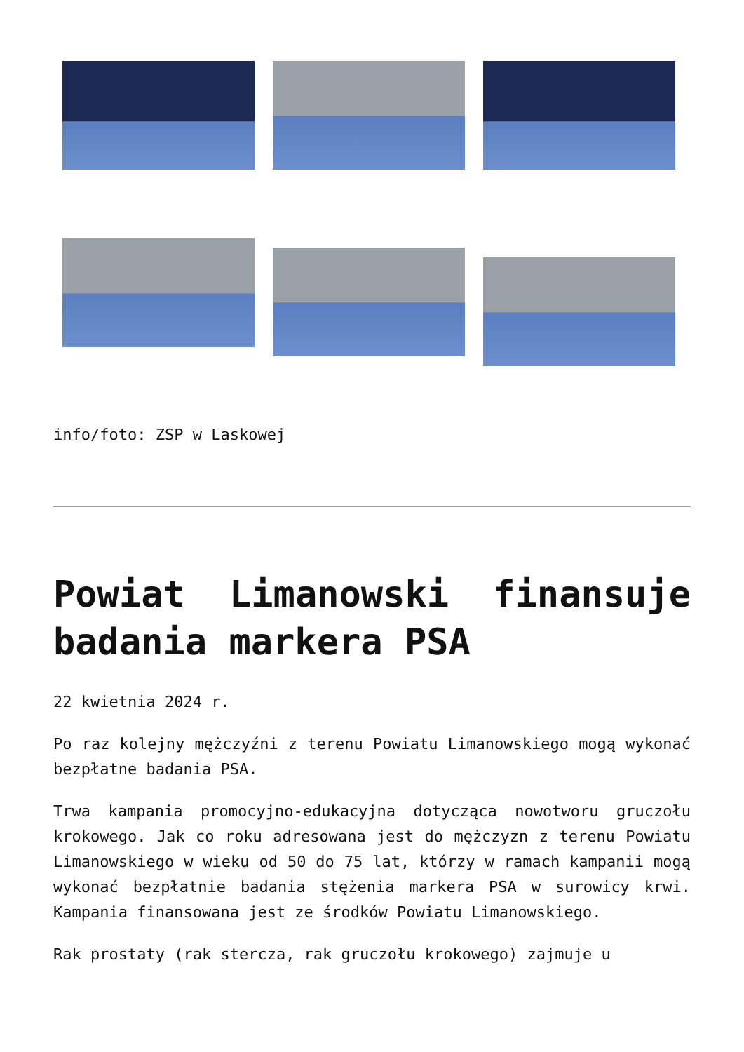info/foto: ZSP w Laskowej
Powiat Limanowski finansuje badania markera PSA
22 kwietnia 2024 r.
Po raz kolejny mężczyźni z terenu Powiatu Limanowskiego mogą wykonać bezpłatne badania PSA.
Trwa kampania promocyjno-edukacyjna dotycząca nowotworu gruczołu krokowego. Jak co roku adresowana jest do mężczyzn z terenu Powiatu Limanowskiego w wieku od 50 do 75 lat, którzy w ramach kampanii mogą wykonać bezpłatnie badania stężenia markera PSA w surowicy krwi. Kampania finansowana jest ze środków Powiatu Limanowskiego.
Rak prostaty (rak stercza, rak gruczołu krokowego) zajmuje u